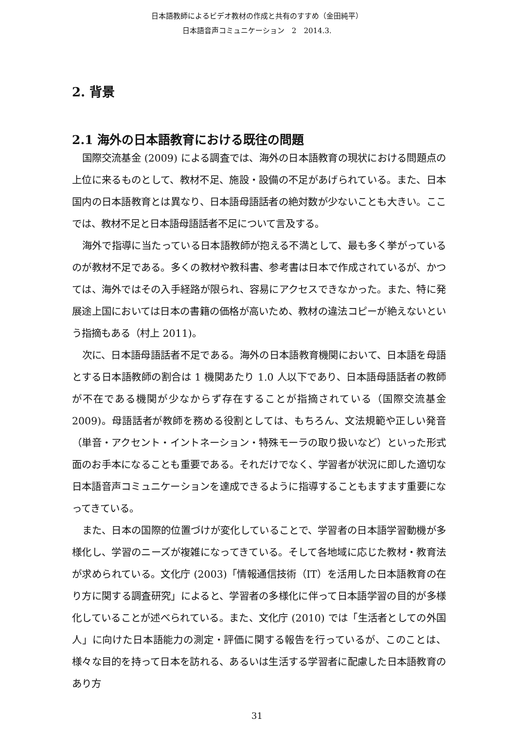日本語教師によるビデオ教材の作成と共有のすすめ（金田純平）
日本語音声コミュニケーション　2　2014.3.
2. 背景
2.1 海外の日本語教育における既往の問題
国際交流基金 (2009) による調査では、海外の日本語教育の現状における問題点の上位に来るものとして、教材不足、施設・設備の不足があげられている。また、日本国内の日本語教育とは異なり、日本語母語話者の絶対数が少ないことも大きい。ここでは、教材不足と日本語母語話者不足について言及する。
海外で指導に当たっている日本語教師が抱える不満として、最も多く挙がっているのが教材不足である。多くの教材や教科書、参考書は日本で作成されているが、かつては、海外ではその入手経路が限られ、容易にアクセスできなかった。また、特に発展途上国においては日本の書籍の価格が高いため、教材の違法コピーが絶えないという指摘もある（村上 2011)。
次に、日本語母語話者不足である。海外の日本語教育機関において、日本語を母語とする日本語教師の割合は 1 機関あたり 1.0 人以下であり、日本語母語話者の教師が不在である機関が少なからず存在することが指摘されている（国際交流基金 2009)。母語話者が教師を務める役割としては、もちろん、文法規範や正しい発音（単音・アクセント・イントネーション・特殊モーラの取り扱いなど）といった形式面のお手本になることも重要である。それだけでなく、学習者が状況に即した適切な日本語音声コミュニケーションを達成できるように指導することもますます重要になってきている。
また、日本の国際的位置づけが変化していることで、学習者の日本語学習動機が多様化し、学習のニーズが複雑になってきている。そして各地域に応じた教材・教育法が求められている。文化庁 (2003)「情報通信技術（IT）を活用した日本語教育の在り方に関する調査研究」によると、学習者の多様化に伴って日本語学習の目的が多様化していることが述べられている。また、文化庁 (2010) では「生活者としての外国人」に向けた日本語能力の測定・評価に関する報告を行っているが、このことは、様々な目的を持って日本を訪れる、あるいは生活する学習者に配慮した日本語教育のあり方
31